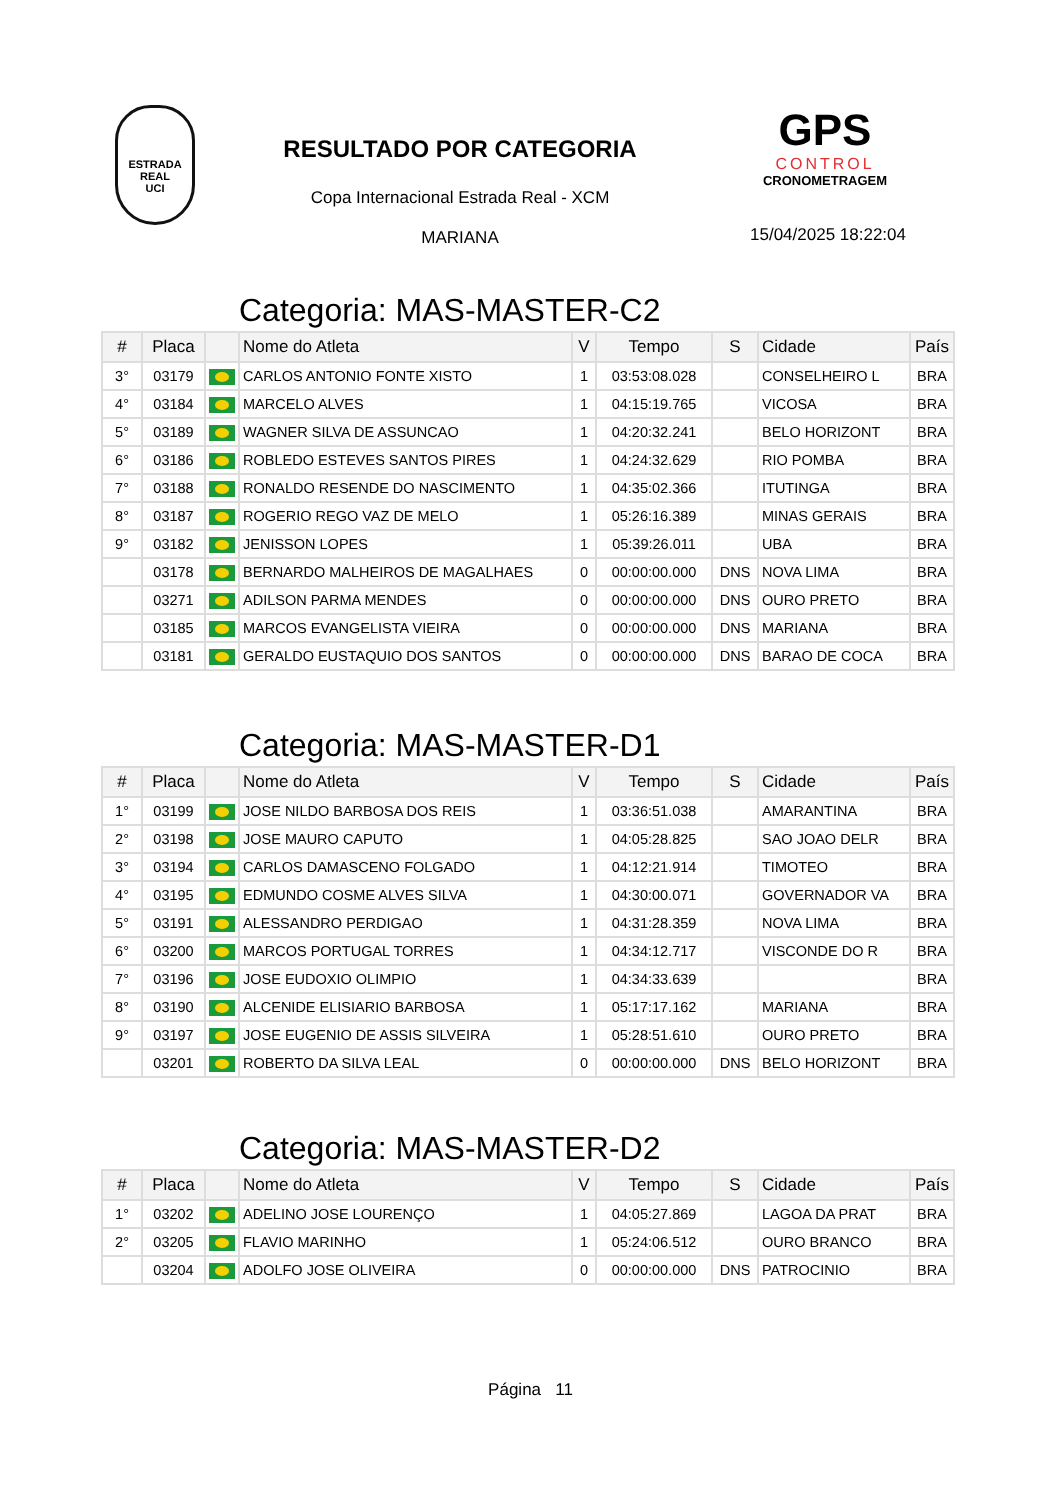ESTRADA REAL
UCI
RESULTADO POR CATEGORIA
Copa Internacional Estrada Real - XCM
MARIANA
GPS
CONTROL
CRONOMETRAGEM
15/04/2025 18:22:04
Categoria: MAS-MASTER-C2
| # | Placa | | Nome do Atleta | V | Tempo | S | Cidade | País |
| --- | --- | --- | --- | --- | --- | --- | --- | --- |
| 3° | 03179 | | CARLOS ANTONIO FONTE XISTO | 1 | 03:53:08.028 | | CONSELHEIRO L | BRA |
| 4° | 03184 | | MARCELO ALVES | 1 | 04:15:19.765 | | VICOSA | BRA |
| 5° | 03189 | | WAGNER SILVA DE ASSUNCAO | 1 | 04:20:32.241 | | BELO HORIZONT | BRA |
| 6° | 03186 | | ROBLEDO ESTEVES SANTOS PIRES | 1 | 04:24:32.629 | | RIO POMBA | BRA |
| 7° | 03188 | | RONALDO RESENDE DO NASCIMENTO | 1 | 04:35:02.366 | | ITUTINGA | BRA |
| 8° | 03187 | | ROGERIO REGO VAZ DE MELO | 1 | 05:26:16.389 | | MINAS GERAIS | BRA |
| 9° | 03182 | | JENISSON LOPES | 1 | 05:39:26.011 | | UBA | BRA |
| | 03178 | | BERNARDO MALHEIROS DE MAGALHAES | 0 | 00:00:00.000 | DNS | NOVA LIMA | BRA |
| | 03271 | | ADILSON PARMA MENDES | 0 | 00:00:00.000 | DNS | OURO PRETO | BRA |
| | 03185 | | MARCOS EVANGELISTA VIEIRA | 0 | 00:00:00.000 | DNS | MARIANA | BRA |
| | 03181 | | GERALDO EUSTAQUIO DOS SANTOS | 0 | 00:00:00.000 | DNS | BARAO DE COCA | BRA |
Categoria: MAS-MASTER-D1
| # | Placa | | Nome do Atleta | V | Tempo | S | Cidade | País |
| --- | --- | --- | --- | --- | --- | --- | --- | --- |
| 1° | 03199 | | JOSE NILDO BARBOSA DOS REIS | 1 | 03:36:51.038 | | AMARANTINA | BRA |
| 2° | 03198 | | JOSE MAURO CAPUTO | 1 | 04:05:28.825 | | SAO JOAO DELR | BRA |
| 3° | 03194 | | CARLOS DAMASCENO FOLGADO | 1 | 04:12:21.914 | | TIMOTEO | BRA |
| 4° | 03195 | | EDMUNDO COSME ALVES SILVA | 1 | 04:30:00.071 | | GOVERNADOR VA | BRA |
| 5° | 03191 | | ALESSANDRO PERDIGAO | 1 | 04:31:28.359 | | NOVA LIMA | BRA |
| 6° | 03200 | | MARCOS PORTUGAL TORRES | 1 | 04:34:12.717 | | VISCONDE DO R | BRA |
| 7° | 03196 | | JOSE EUDOXIO OLIMPIO | 1 | 04:34:33.639 | | | BRA |
| 8° | 03190 | | ALCENIDE ELISIARIO BARBOSA | 1 | 05:17:17.162 | | MARIANA | BRA |
| 9° | 03197 | | JOSE EUGENIO DE ASSIS SILVEIRA | 1 | 05:28:51.610 | | OURO PRETO | BRA |
| | 03201 | | ROBERTO DA SILVA LEAL | 0 | 00:00:00.000 | DNS | BELO HORIZONT | BRA |
Categoria: MAS-MASTER-D2
| # | Placa | | Nome do Atleta | V | Tempo | S | Cidade | País |
| --- | --- | --- | --- | --- | --- | --- | --- | --- |
| 1° | 03202 | | ADELINO JOSE LOURENÇO | 1 | 04:05:27.869 | | LAGOA DA PRAT | BRA |
| 2° | 03205 | | FLAVIO MARINHO | 1 | 05:24:06.512 | | OURO BRANCO | BRA |
| | 03204 | | ADOLFO JOSE OLIVEIRA | 0 | 00:00:00.000 | DNS | PATROCINIO | BRA |
Página 11